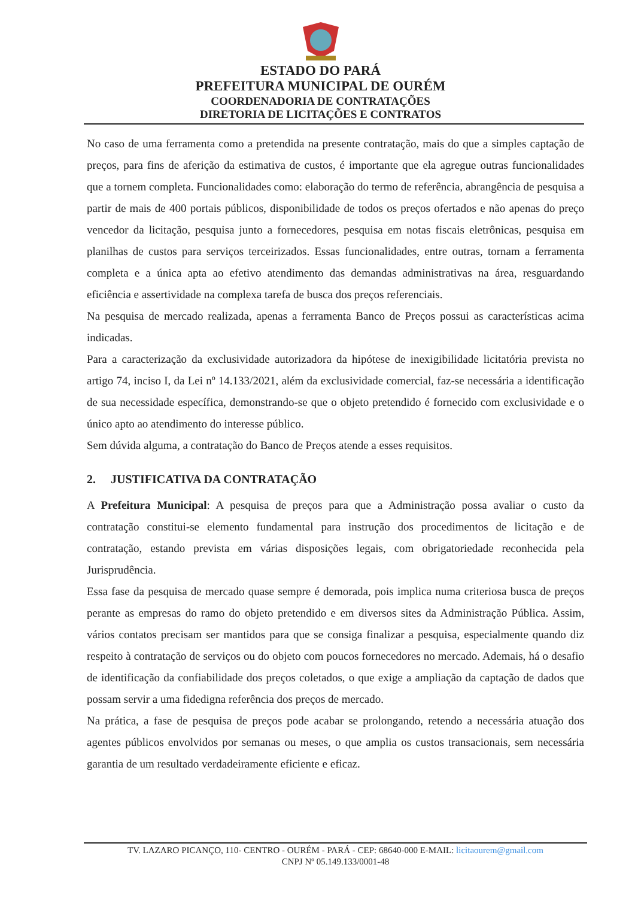ESTADO DO PARÁ
PREFEITURA MUNICIPAL DE OURÉM
COORDENADORIA DE CONTRATAÇÕES
DIRETORIA DE LICITAÇÕES E CONTRATOS
No caso de uma ferramenta como a pretendida na presente contratação, mais do que a simples captação de preços, para fins de aferição da estimativa de custos, é importante que ela agregue outras funcionalidades que a tornem completa. Funcionalidades como: elaboração do termo de referência, abrangência de pesquisa a partir de mais de 400 portais públicos, disponibilidade de todos os preços ofertados e não apenas do preço vencedor da licitação, pesquisa junto a fornecedores, pesquisa em notas fiscais eletrônicas, pesquisa em planilhas de custos para serviços terceirizados. Essas funcionalidades, entre outras, tornam a ferramenta completa e a única apta ao efetivo atendimento das demandas administrativas na área, resguardando eficiência e assertividade na complexa tarefa de busca dos preços referenciais.
Na pesquisa de mercado realizada, apenas a ferramenta Banco de Preços possui as características acima indicadas.
Para a caracterização da exclusividade autorizadora da hipótese de inexigibilidade licitatória prevista no artigo 74, inciso I, da Lei nº 14.133/2021, além da exclusividade comercial, faz-se necessária a identificação de sua necessidade específica, demonstrando-se que o objeto pretendido é fornecido com exclusividade e o único apto ao atendimento do interesse público.
Sem dúvida alguma, a contratação do Banco de Preços atende a esses requisitos.
2. JUSTIFICATIVA DA CONTRATAÇÃO
A Prefeitura Municipal: A pesquisa de preços para que a Administração possa avaliar o custo da contratação constitui-se elemento fundamental para instrução dos procedimentos de licitação e de contratação, estando prevista em várias disposições legais, com obrigatoriedade reconhecida pela Jurisprudência.
Essa fase da pesquisa de mercado quase sempre é demorada, pois implica numa criteriosa busca de preços perante as empresas do ramo do objeto pretendido e em diversos sites da Administração Pública. Assim, vários contatos precisam ser mantidos para que se consiga finalizar a pesquisa, especialmente quando diz respeito à contratação de serviços ou do objeto com poucos fornecedores no mercado. Ademais, há o desafio de identificação da confiabilidade dos preços coletados, o que exige a ampliação da captação de dados que possam servir a uma fidedigna referência dos preços de mercado.
Na prática, a fase de pesquisa de preços pode acabar se prolongando, retendo a necessária atuação dos agentes públicos envolvidos por semanas ou meses, o que amplia os custos transacionais, sem necessária garantia de um resultado verdadeiramente eficiente e eficaz.
TV. LAZARO PICANÇO, 110- CENTRO - OURÉM - PARÁ - CEP: 68640-000 E-MAIL: licitaourem@gmail.com
CNPJ Nº 05.149.133/0001-48